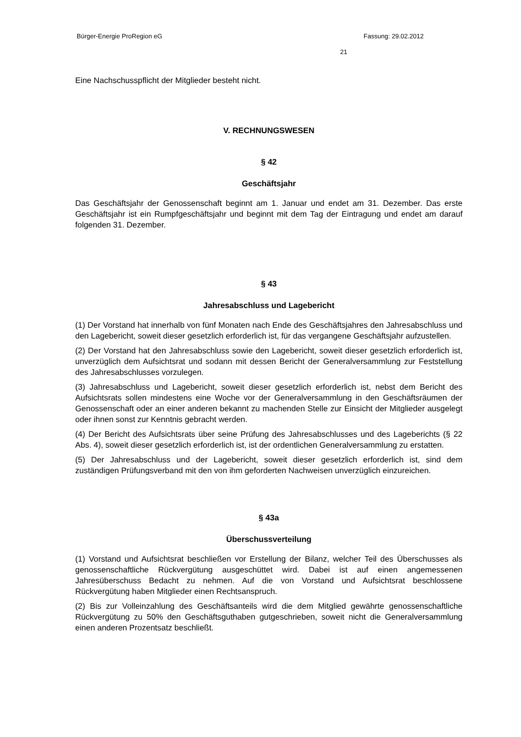Bürger-Energie ProRegion eG Fassung: 29.02.2012
21
Eine Nachschusspflicht der Mitglieder besteht nicht.
V. RECHNUNGSWESEN
§ 42
Geschäftsjahr
Das Geschäftsjahr der Genossenschaft beginnt am 1. Januar und endet am 31. Dezember. Das erste Geschäftsjahr ist ein Rumpfgeschäftsjahr und beginnt mit dem Tag der Eintragung und endet am darauf folgenden 31. Dezember.
§ 43
Jahresabschluss und Lagebericht
(1) Der Vorstand hat innerhalb von fünf Monaten nach Ende des Geschäftsjahres den Jahresabschluss und den Lagebericht, soweit dieser gesetzlich erforderlich ist, für das vergangene Geschäftsjahr aufzustellen.
(2) Der Vorstand hat den Jahresabschluss sowie den Lagebericht, soweit dieser gesetzlich erforderlich ist, unverzüglich dem Aufsichtsrat und sodann mit dessen Bericht der Generalversammlung zur Feststellung des Jahresabschlusses vorzulegen.
(3) Jahresabschluss und Lagebericht, soweit dieser gesetzlich erforderlich ist, nebst dem Bericht des Aufsichtsrats sollen mindestens eine Woche vor der Generalversammlung in den Geschäftsräumen der Genossenschaft oder an einer anderen bekannt zu machenden Stelle zur Einsicht der Mitglieder ausgelegt oder ihnen sonst zur Kenntnis gebracht werden.
(4) Der Bericht des Aufsichtsrats über seine Prüfung des Jahresabschlusses und des Lageberichts (§ 22 Abs. 4), soweit dieser gesetzlich erforderlich ist, ist der ordentlichen Generalversammlung zu erstatten.
(5) Der Jahresabschluss und der Lagebericht, soweit dieser gesetzlich erforderlich ist, sind dem zuständigen Prüfungsverband mit den von ihm geforderten Nachweisen unverzüglich einzureichen.
§ 43a
Überschussverteilung
(1) Vorstand und Aufsichtsrat beschließen vor Erstellung der Bilanz, welcher Teil des Überschusses als genossenschaftliche Rückvergütung ausgeschüttet wird. Dabei ist auf einen angemessenen Jahresüberschuss Bedacht zu nehmen. Auf die von Vorstand und Aufsichtsrat beschlossene Rückvergütung haben Mitglieder einen Rechtsanspruch.
(2) Bis zur Volleinzahlung des Geschäftsanteils wird die dem Mitglied gewährte genossenschaftliche Rückvergütung zu 50% den Geschäftsguthaben gutgeschrieben, soweit nicht die Generalversammlung einen anderen Prozentsatz beschließt.